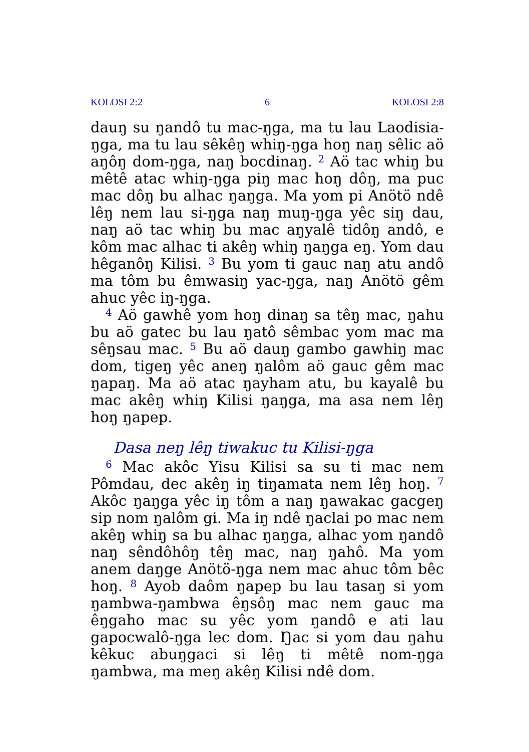KOLOSI 2:2 6 KOLOSI 2:8
dauŋ su ŋandô tu mac-ŋga, ma tu lau Laodisia-ŋga, ma tu lau sêkêŋ whiŋ-ŋga hoŋ naŋ sêlic aö aŋôŋ dom-ŋga, naŋ bocdinaŋ. <sup>2</sup> Aö tac whiŋ bu mêtê atac whiŋ-ŋga piŋ mac hoŋ dôŋ, ma puc mac dôŋ bu alhac ŋaŋga. Ma yom pi Anötö ndê lêŋ nem lau si-ŋga naŋ muŋ-ŋga yêc siŋ dau, naŋ aö tac whiŋ bu mac aŋyalê tidôŋ andô, e kôm mac alhac ti akêŋ whiŋ ŋaŋga eŋ. Yom dau hêganôŋ Kilisi. <sup>3</sup> Bu yom ti gauc naŋ atu andô ma tôm bu êmwasiŋ yac-ŋga, naŋ Anötö gêm ahuc yêc iŋ-ŋga.
<sup>4</sup> Aö gawhê yom hoŋ dinaŋ sa têŋ mac, ŋahu bu aö gatec bu lau ŋatô sêmbac yom mac ma sêŋsau mac. <sup>5</sup> Bu aö dauŋ gambo gawhiŋ mac dom, tigeŋ yêc aneŋ ŋalôm aö gauc gêm mac ŋapaŋ. Ma aö atac ŋayham atu, bu kayalê bu mac akêŋ whiŋ Kilisi ŋaŋga, ma asa nem lêŋ hoŋ ŋapep.
Dasa neŋ lêŋ tiwakuc tu Kilisi-ŋga
<sup>6</sup> Mac akôc Yisu Kilisi sa su ti mac nem Pômdau, dec akêŋ iŋ tiŋamata nem lêŋ hoŋ. <sup>7</sup> Akôc ŋaŋga yêc iŋ tôm a naŋ ŋawakac gacgeŋ sip nom ŋalôm gi. Ma iŋ ndê ŋaclai po mac nem akêŋ whiŋ sa bu alhac ŋaŋga, alhac yom ŋandô naŋ sêndôhôŋ têŋ mac, naŋ ŋahô. Ma yom anem daŋge Anötö-ŋga nem mac ahuc tôm bêc hoŋ. <sup>8</sup> Ayob daôm ŋapep bu lau tasaŋ si yom ŋambwa-ŋambwa êŋsôŋ mac nem gauc ma êŋgaho mac su yêc yom ŋandô e ati lau gapocwalô-ŋga lec dom. Ŋac si yom dau ŋahu kêkuc abuŋgaci si lêŋ ti mêtê nom-ŋga ŋambwa, ma meŋ akêŋ Kilisi ndê dom.